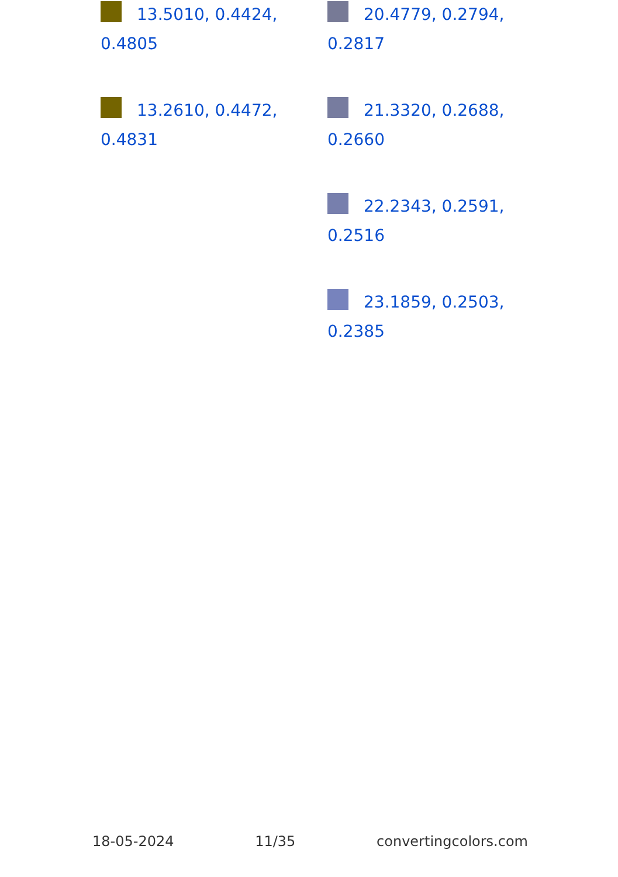13.5010, 0.4424, 0.4805
13.2610, 0.4472, 0.4831
20.4779, 0.2794, 0.2817
21.3320, 0.2688, 0.2660
22.2343, 0.2591, 0.2516
23.1859, 0.2503, 0.2385
18-05-2024 11/35 convertingcolors.com